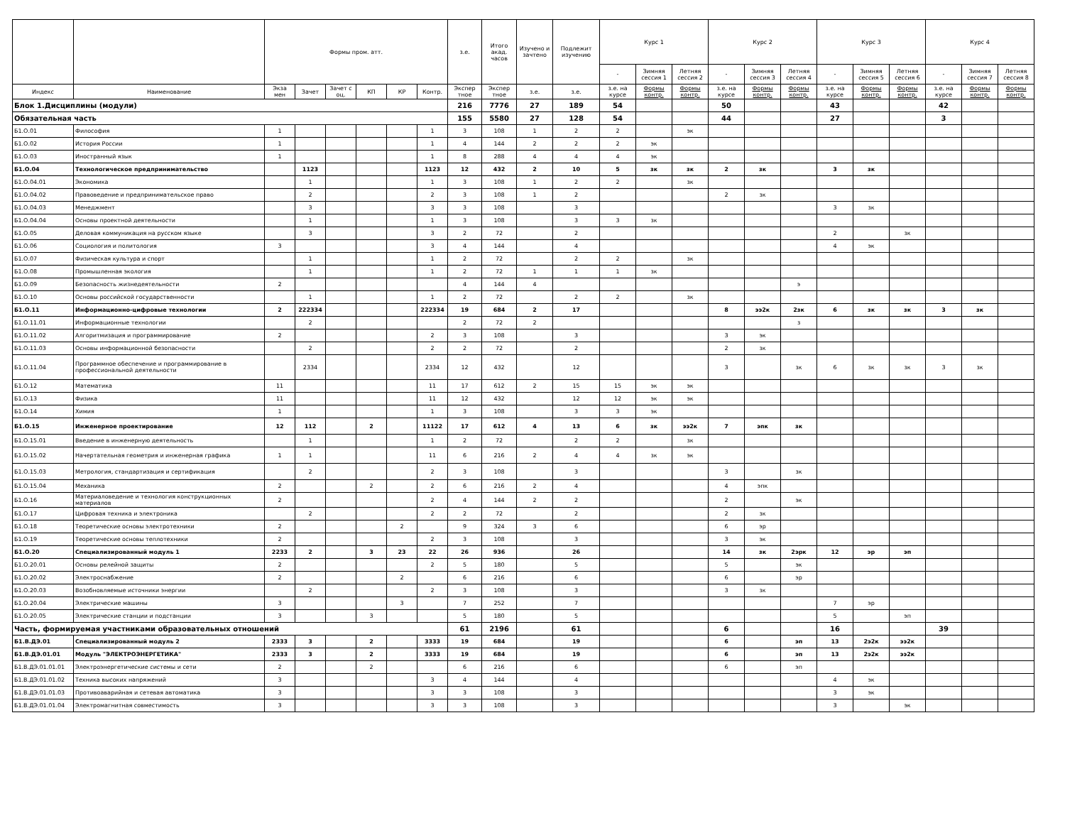| | | Формы пром. атт. | | | | | | з.е. | Итого акад. часов | Изучено и зачтено | Подлежит изучению | Курс 1 | | | Курс 2 | | | Курс 3 | | | Курс 4 | | |
| --- | --- | --- | --- | --- | --- | --- | --- | --- | --- | --- | --- | --- | --- | --- | --- | --- | --- | --- | --- | --- | --- | --- | --- |
| | | | | | | | | | | | | - | Зимняя сессия 1 | Летняя сессия 2 | - | Зимняя сессия 3 | Летняя сессия 4 | - | Зимняя сессия 5 | Летняя сессия 6 | - | Зимняя сессия 7 | Летняя сессия 8 |
| Индекс | Наименование | Экза мен | Зачет | Зачет с оц. | КП | КР | Контр. | Экспер тное | Экспер тное | з.е. | з.е. | з.е. на курсе | Формы контр. | Формы контр. | з.е. на курсе | Формы контр. | Формы контр. | з.е. на курсе | Формы контр. | Формы контр. | з.е. на курсе | Формы контр. | Формы контр. |
| Блок 1.Дисциплины (модули) | | | | | | | | 216 | 7776 | 27 | 189 | 54 | | | 50 | | | 43 | | | 42 | | |
| Обязательная часть | | | | | | | | 155 | 5580 | 27 | 128 | 54 | | | 44 | | | 27 | | | 3 | | |
| Б1.О.01 | Философия | 1 | | | | | 1 | 3 | 108 | 1 | 2 | 2 | | эк | | | | | | | | | |
| Б1.О.02 | История России | 1 | | | | | 1 | 4 | 144 | 2 | 2 | 2 | эк | | | | | | | | | | |
| Б1.О.03 | Иностранный язык | 1 | | | | | 1 | 8 | 288 | 4 | 4 | 4 | эк | | | | | | | | | | |
| Б1.О.04 | Технологическое предпринимательство | | 1123 | | | | 1123 | 12 | 432 | 2 | 10 | 5 | зк | зк | 2 | зк | | 3 | зк | | | | |
| Б1.О.04.01 | Экономика | | 1 | | | | 1 | 3 | 108 | 1 | 2 | 2 | | зк | | | | | | | | | |
| Б1.О.04.02 | Правоведение и предпринимательское право | | 2 | | | | 2 | 3 | 108 | 1 | 2 | | | | 2 | зк | | | | | | | |
| Б1.О.04.03 | Менеджмент | | 3 | | | | 3 | 3 | 108 | | 3 | | | | | | | 3 | зк | | | | |
| Б1.О.04.04 | Основы проектной деятельности | | 1 | | | | 1 | 3 | 108 | | 3 | 3 | зк | | | | | | | | | | |
| Б1.О.05 | Деловая коммуникация на русском языке | | 3 | | | | 3 | 2 | 72 | | 2 | | | | | | | 2 | | зк | | | |
| Б1.О.06 | Социология и политология | 3 | | | | | 3 | 4 | 144 | | 4 | | | | | | | 4 | эк | | | | |
| Б1.О.07 | Физическая культура и спорт | | 1 | | | | 1 | 2 | 72 | | 2 | 2 | | зк | | | | | | | | | |
| Б1.О.08 | Промышленная экология | | 1 | | | | 1 | 2 | 72 | 1 | 1 | 1 | зк | | | | | | | | | | |
| Б1.О.09 | Безопасность жизнедеятельности | 2 | | | | | | 4 | 144 | 4 | | | | | | | э | | | | | | |
| Б1.О.10 | Основы российской государственности | | 1 | | | | 1 | 2 | 72 | | 2 | 2 | | зк | | | | | | | | | |
| Б1.О.11 | Информационно-цифровые технологии | 2 | 222334 | | | | 222334 | 19 | 684 | 2 | 17 | | | | 8 | ээ2к | 2зк | 6 | зк | зк | 3 | зк | |
| Б1.О.11.01 | Информационные технологии | | 2 | | | | | 2 | 72 | 2 | | | | | | | з | | | | | | |
| Б1.О.11.02 | Алгоритмизация и программирование | 2 | | | | | 2 | 3 | 108 | | 3 | | | | 3 | эк | | | | | | | |
| Б1.О.11.03 | Основы информационной безопасности | | 2 | | | | 2 | 2 | 72 | | 2 | | | | 2 | зк | | | | | | | |
| Б1.О.11.04 | Программное обеспечение и программирование в профессиональной деятельности | | 2334 | | | | 2334 | 12 | 432 | | 12 | | | | 3 | | зк | 6 | зк | зк | 3 | зк | |
| Б1.О.12 | Математика | 11 | | | | | 11 | 17 | 612 | 2 | 15 | 15 | эк | эк | | | | | | | | | |
| Б1.О.13 | Физика | 11 | | | | | 11 | 12 | 432 | | 12 | 12 | эк | эк | | | | | | | | | |
| Б1.О.14 | Химия | 1 | | | | | 1 | 3 | 108 | | 3 | 3 | эк | | | | | | | | | | |
| Б1.О.15 | Инженерное проектирование | 12 | 112 | | 2 | | 11122 | 17 | 612 | 4 | 13 | 6 | зк | ээ2к | 7 | эпк | зк | | | | | | |
| Б1.О.15.01 | Введение в инженерную деятельность | | 1 | | | | 1 | 2 | 72 | | 2 | 2 | | зк | | | | | | | | | |
| Б1.О.15.02 | Начертательная геометрия и инженерная графика | 1 | 1 | | | | 11 | 6 | 216 | 2 | 4 | 4 | зк | эк | | | | | | | | | |
| Б1.О.15.03 | Метрология, стандартизация и сертификация | | 2 | | | | 2 | 3 | 108 | | 3 | | | | 3 | | зк | | | | | | |
| Б1.О.15.04 | Механика | 2 | | | 2 | | 2 | 6 | 216 | 2 | 4 | | | | 4 | эпк | | | | | | | |
| Б1.О.16 | Материаловедение и технология конструкционных материалов | 2 | | | | | 2 | 4 | 144 | 2 | 2 | | | | 2 | | эк | | | | | | |
| Б1.О.17 | Цифровая техника и электроника | | 2 | | | | 2 | 2 | 72 | | 2 | | | | 2 | зк | | | | | | | |
| Б1.О.18 | Теоретические основы электротехники | 2 | | | | 2 | | 9 | 324 | 3 | 6 | | | | 6 | эр | | | | | | | |
| Б1.О.19 | Теоретические основы теплотехники | 2 | | | | | 2 | 3 | 108 | | 3 | | | | 3 | эк | | | | | | | |
| Б1.О.20 | Специализированный модуль 1 | 2233 | 2 | | 3 | 23 | 22 | 26 | 936 | | 26 | | | | 14 | зк | 2эрк | 12 | эр | эп | | | |
| Б1.О.20.01 | Основы релейной защиты | 2 | | | | | 2 | 5 | 180 | | 5 | | | | 5 | | эк | | | | | | |
| Б1.О.20.02 | Электроснабжение | 2 | | | | 2 | | 6 | 216 | | 6 | | | | 6 | | эр | | | | | | |
| Б1.О.20.03 | Возобновляемые источники энергии | | 2 | | | | 2 | 3 | 108 | | 3 | | | | 3 | зк | | | | | | | |
| Б1.О.20.04 | Электрические машины | 3 | | | | 3 | | 7 | 252 | | 7 | | | | | | | 7 | эр | | | | |
| Б1.О.20.05 | Электрические станции и подстанции | 3 | | | 3 | | | 5 | 180 | | 5 | | | | | | | 5 | | эп | | | |
| Часть, формируемая участниками образовательных отношений | | | | | | | | 61 | 2196 | | 61 | | | | 6 | | | 16 | | | 39 | | |
| Б1.В.ДЭ.01 | Специализированный модуль 2 | 2333 | 3 | | 2 | | 3333 | 19 | 684 | | 19 | | | | 6 | | эп | 13 | 2э2к | ээ2к | | | |
| Б1.В.ДЭ.01.01 | Модуль "ЭЛЕКТРОЭНЕРГЕТИКА" | 2333 | 3 | | 2 | | 3333 | 19 | 684 | | 19 | | | | 6 | | эп | 13 | 2э2к | ээ2к | | | |
| Б1.В.ДЭ.01.01.01 | Электроэнергетические системы и сети | 2 | | | 2 | | | 6 | 216 | | 6 | | | | 6 | | эп | | | | | | |
| Б1.В.ДЭ.01.01.02 | Техника высоких напряжений | 3 | | | | | 3 | 4 | 144 | | 4 | | | | | | | 4 | эк | | | | |
| Б1.В.ДЭ.01.01.03 | Противоаварийная и сетевая автоматика | 3 | | | | | 3 | 3 | 108 | | 3 | | | | | | | 3 | эк | | | | |
| Б1.В.ДЭ.01.01.04 | Электромагнитная совместимость | 3 | | | | | 3 | 3 | 108 | | 3 | | | | | | | 3 | | эк | | | |